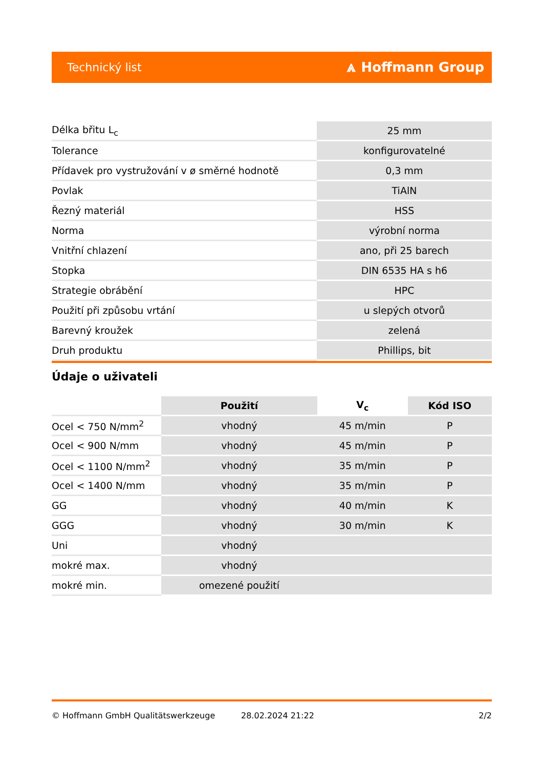Technický list ⩓ Hoffmann Group
| Délka břitu L<sub>c</sub> | 25 mm |
| Tolerance | konfigurovatelné |
| Přídavek pro vystružování v ø směrné hodnotě | 0,3 mm |
| Povlak | TiAlN |
| Řezný materiál | HSS |
| Norma | výrobní norma |
| Vnitřní chlazení | ano, při 25 barech |
| Stopka | DIN 6535 HA s h6 |
| Strategie obrábění | HPC |
| Použití při způsobu vrtání | u slepých otvorů |
| Barevný kroužek | zelená |
| Druh produktu | Phillips, bit |
Údaje o uživateli
| | Použití | V<sub>c</sub> | Kód ISO |
| --- | --- | --- | --- |
| Ocel < 750 N/mm<sup>2</sup> | vhodný | 45 m/min | P |
| Ocel < 900 N/mm | vhodný | 45 m/min | P |
| Ocel < 1100 N/mm<sup>2</sup> | vhodný | 35 m/min | P |
| Ocel < 1400 N/mm | vhodný | 35 m/min | P |
| GG | vhodný | 40 m/min | K |
| GGG | vhodný | 30 m/min | K |
| Uni | vhodný | | |
| mokré max. | vhodný | | |
| mokré min. | omezené použití | | |
© Hoffmann GmbH Qualitätswerkzeuge 28.02.2024 21:22 2/2